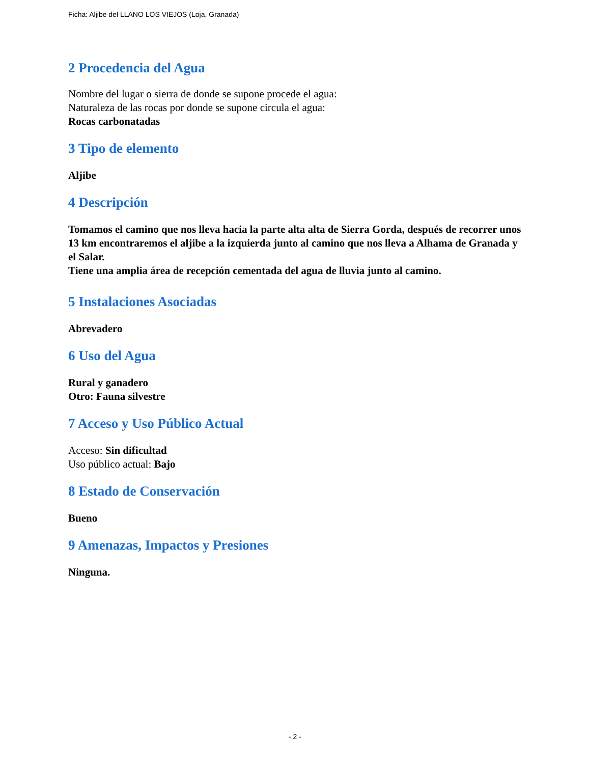Ficha: Aljibe del LLANO LOS VIEJOS (Loja, Granada)
2 Procedencia del Agua
Nombre del lugar o sierra de donde se supone procede el agua:
Naturaleza de las rocas por donde se supone circula el agua:
Rocas carbonatadas
3 Tipo de elemento
Aljibe
4 Descripción
Tomamos el camino que nos lleva hacia la parte alta alta de Sierra Gorda, después de recorrer unos 13 km encontraremos el aljibe a la izquierda junto al camino que nos lleva a Alhama de Granada y el Salar.
Tiene una amplia área de recepción cementada del agua de lluvia junto al camino.
5 Instalaciones Asociadas
Abrevadero
6 Uso del Agua
Rural y ganadero
Otro: Fauna silvestre
7 Acceso y Uso Público Actual
Acceso: Sin dificultad
Uso público actual: Bajo
8 Estado de Conservación
Bueno
9 Amenazas, Impactos y Presiones
Ninguna.
- 2 -